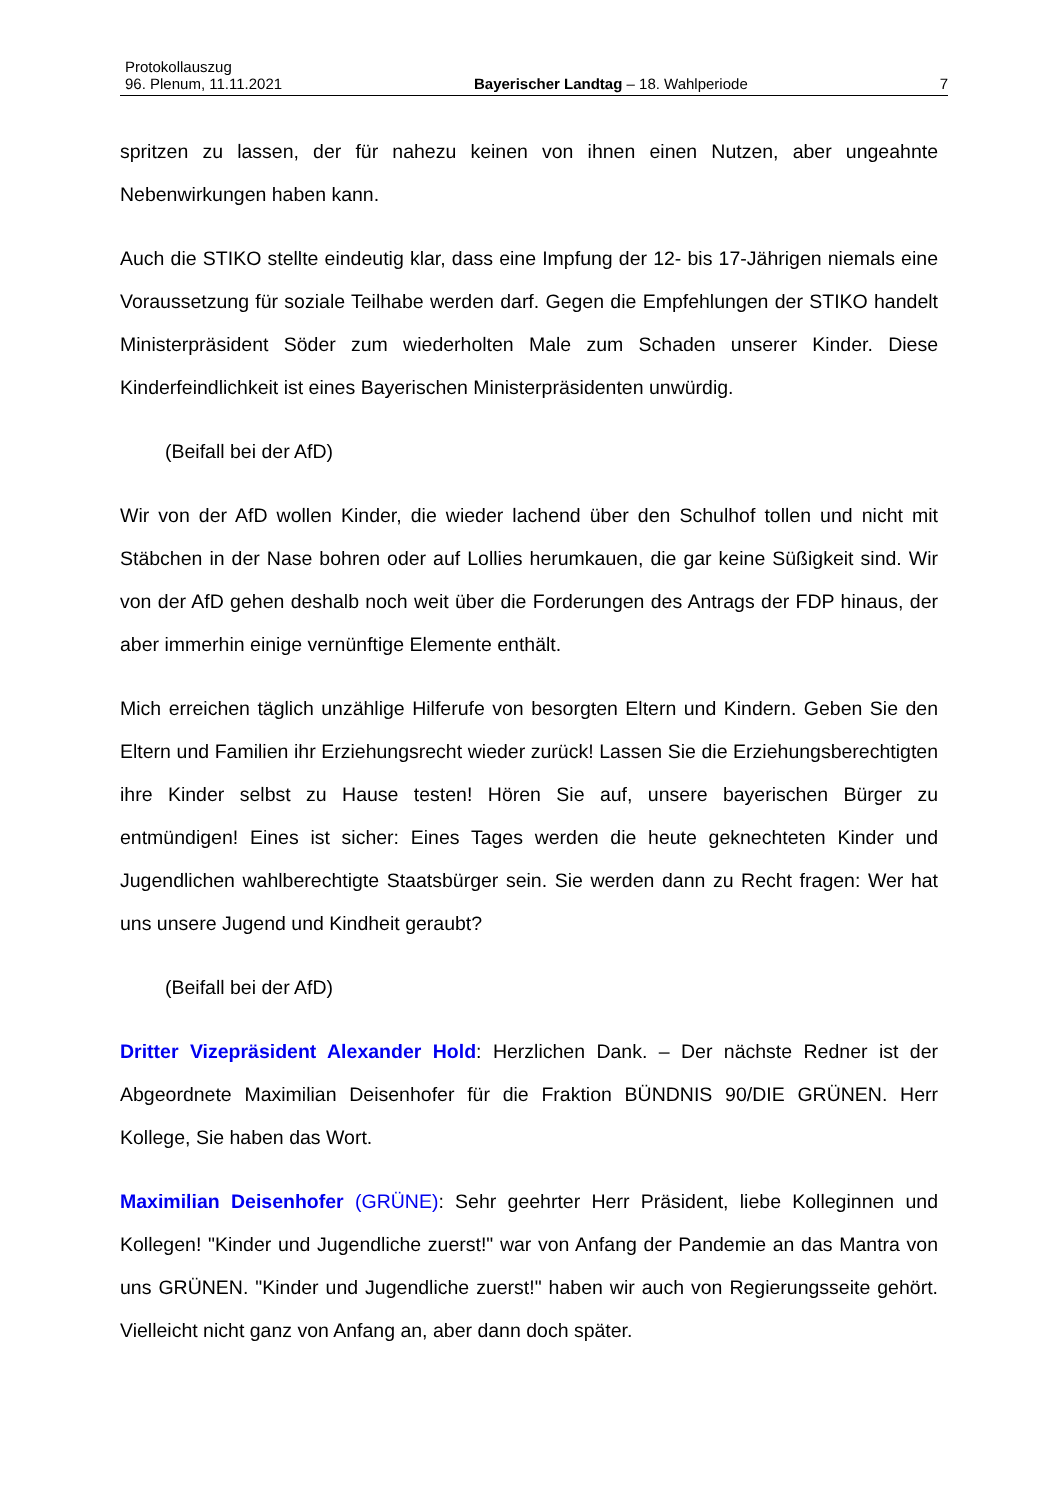Protokollauszug
96. Plenum, 11.11.2021 Bayerischer Landtag – 18. Wahlperiode 7
spritzen zu lassen, der für nahezu keinen von ihnen einen Nutzen, aber ungeahnte Nebenwirkungen haben kann.
Auch die STIKO stellte eindeutig klar, dass eine Impfung der 12- bis 17-Jährigen niemals eine Voraussetzung für soziale Teilhabe werden darf. Gegen die Empfehlungen der STIKO handelt Ministerpräsident Söder zum wiederholten Male zum Schaden unserer Kinder. Diese Kinderfeindlichkeit ist eines Bayerischen Ministerpräsidenten unwürdig.
(Beifall bei der AfD)
Wir von der AfD wollen Kinder, die wieder lachend über den Schulhof tollen und nicht mit Stäbchen in der Nase bohren oder auf Lollies herumkauen, die gar keine Süßigkeit sind. Wir von der AfD gehen deshalb noch weit über die Forderungen des Antrags der FDP hinaus, der aber immerhin einige vernünftige Elemente enthält.
Mich erreichen täglich unzählige Hilferufe von besorgten Eltern und Kindern. Geben Sie den Eltern und Familien ihr Erziehungsrecht wieder zurück! Lassen Sie die Erziehungsberechtigten ihre Kinder selbst zu Hause testen! Hören Sie auf, unsere bayerischen Bürger zu entmündigen! Eines ist sicher: Eines Tages werden die heute geknechteten Kinder und Jugendlichen wahlberechtigte Staatsbürger sein. Sie werden dann zu Recht fragen: Wer hat uns unsere Jugend und Kindheit geraubt?
(Beifall bei der AfD)
Dritter Vizepräsident Alexander Hold: Herzlichen Dank. – Der nächste Redner ist der Abgeordnete Maximilian Deisenhofer für die Fraktion BÜNDNIS 90/DIE GRÜNEN. Herr Kollege, Sie haben das Wort.
Maximilian Deisenhofer (GRÜNE): Sehr geehrter Herr Präsident, liebe Kolleginnen und Kollegen! "Kinder und Jugendliche zuerst!" war von Anfang der Pandemie an das Mantra von uns GRÜNEN. "Kinder und Jugendliche zuerst!" haben wir auch von Regierungsseite gehört. Vielleicht nicht ganz von Anfang an, aber dann doch später.